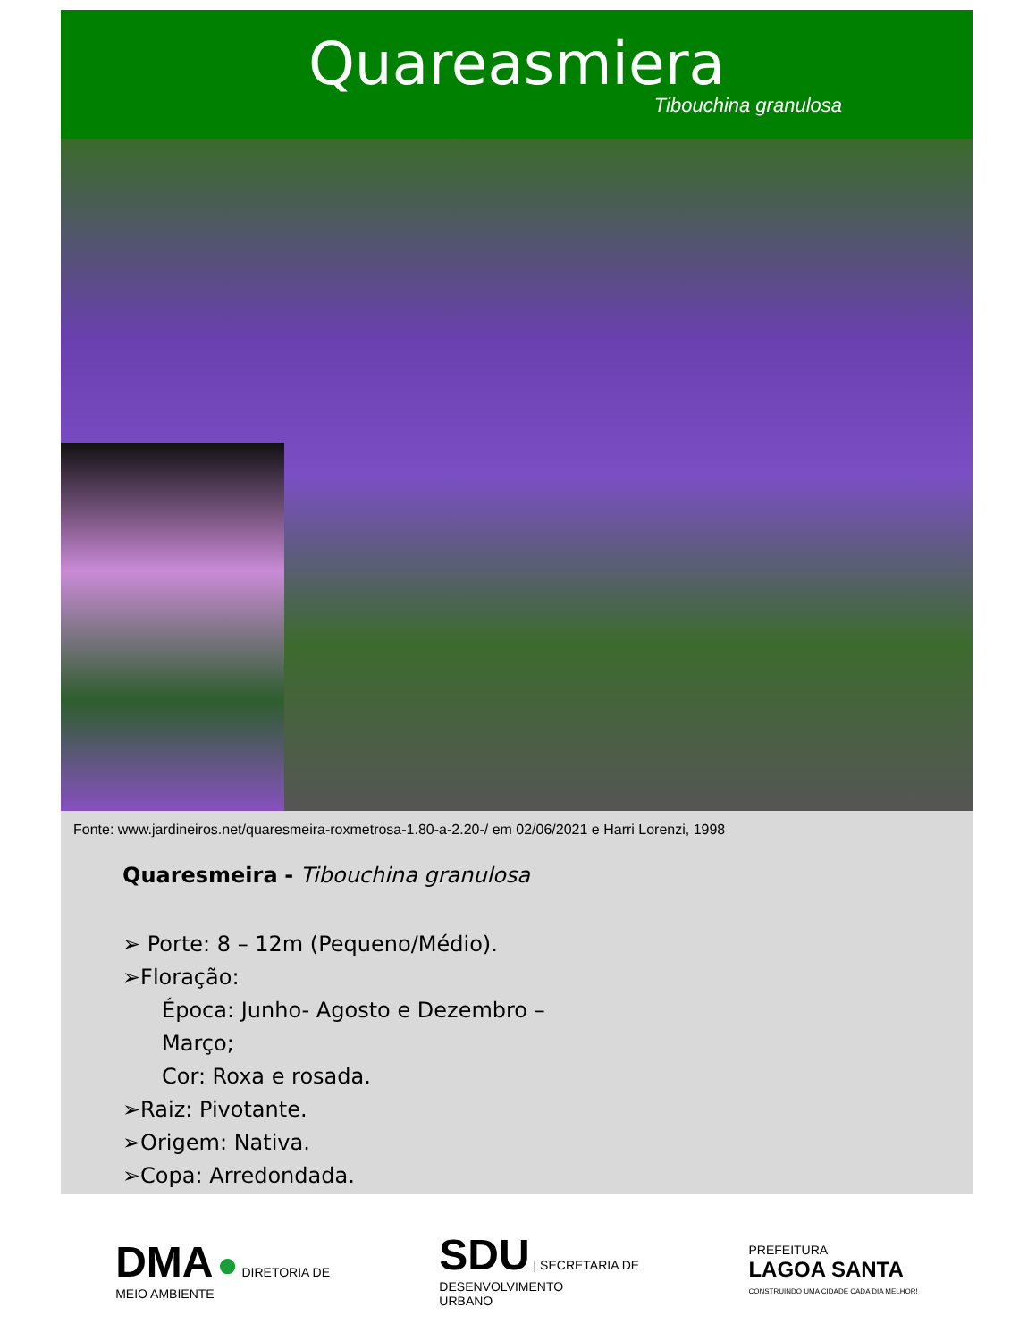Quareasmiera
Tibouchina granulosa
Fonte: www.jardineiros.net/quaresmeira-roxmetrosa-1.80-a-2.20-/ em 02/06/2021 e Harri Lorenzi, 1998
Quaresmeira - Tibouchina granulosa
➢ Porte: 8 – 12m (Pequeno/Médio).
➢Floração:
Época: Junho- Agosto e Dezembro –
Março;
Cor: Roxa e rosada.
➢Raiz: Pivotante.
➢Origem: Nativa.
➢Copa: Arredondada.
DMA ● DIRETORIA DE
MEIO AMBIENTE
SDU | SECRETARIA DE
DESENVOLVIMENTO
URBANO
PREFEITURA
LAGOA SANTA
CONSTRUINDO UMA CIDADE CADA DIA MELHOR!